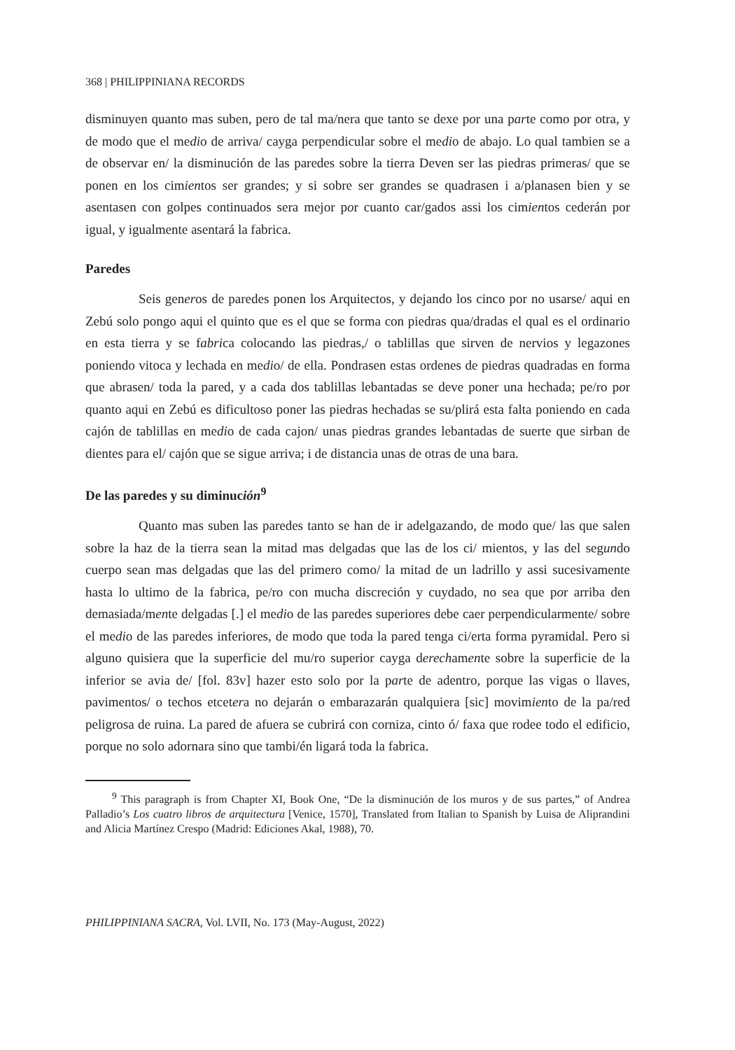368 | PHILIPPINIANA RECORDS
disminuyen quanto mas suben, pero de tal ma/nera que tanto se dexe por una parte como por otra, y de modo que el medio de arriva/ cayga perpendicular sobre el medio de abajo. Lo qual tambien se a de observar en/ la disminución de las paredes sobre la tierra Deven ser las piedras primeras/ que se ponen en los cimientos ser grandes; y si sobre ser grandes se quadrasen i a/planasen bien y se asentasen con golpes continuados sera mejor por cuanto car/gados assi los cimientos cederán por igual, y igualmente asentará la fabrica.
Paredes
Seis generos de paredes ponen los Arquitectos, y dejando los cinco por no usarse/ aqui en Zebú solo pongo aqui el quinto que es el que se forma con piedras qua/dradas el qual es el ordinario en esta tierra y se fabrica colocando las piedras,/ o tablillas que sirven de nervios y legazones poniendo vitoca y lechada en medio/ de ella. Pondrasen estas ordenes de piedras quadradas en forma que abrasen/ toda la pared, y a cada dos tablillas lebantadas se deve poner una hechada; pe/ro por quanto aqui en Zebú es dificultoso poner las piedras hechadas se su/plirá esta falta poniendo en cada cajón de tablillas en medio de cada cajon/ unas piedras grandes lebantadas de suerte que sirban de dientes para el/ cajón que se sigue arriva; i de distancia unas de otras de una bara.
De las paredes y su diminución<sup>9</sup>
Quanto mas suben las paredes tanto se han de ir adelgazando, de modo que/ las que salen sobre la haz de la tierra sean la mitad mas delgadas que las de los ci/ mientos, y las del segundo cuerpo sean mas delgadas que las del primero como/ la mitad de un ladrillo y assi sucesivamente hasta lo ultimo de la fabrica, pe/ro con mucha discreción y cuydado, no sea que por arriba den demasiada/mente delgadas [.] el medio de las paredes superiores debe caer perpendicularmente/ sobre el medio de las paredes inferiores, de modo que toda la pared tenga ci/erta forma pyramidal. Pero si alguno quisiera que la superficie del mu/ro superior cayga derechamente sobre la superficie de la inferior se avia de/ [fol. 83v] hazer esto solo por la parte de adentro, porque las vigas o llaves, pavimentos/ o techos etcetera no dejarán o embarazarán qualquiera [sic] movimiento de la pa/red peligrosa de ruina. La pared de afuera se cubrirá con corniza, cinto ó/ faxa que rodee todo el edificio, porque no solo adornara sino que tambi/én ligará toda la fabrica.
<sup>9</sup> This paragraph is from Chapter XI, Book One, “De la disminución de los muros y de sus partes,” of Andrea Palladio’s Los cuatro libros de arquitectura [Venice, 1570], Translated from Italian to Spanish by Luisa de Aliprandini and Alicia Martínez Crespo (Madrid: Ediciones Akal, 1988), 70.
PHILIPPINIANA SACRA, Vol. LVII, No. 173 (May-August, 2022)